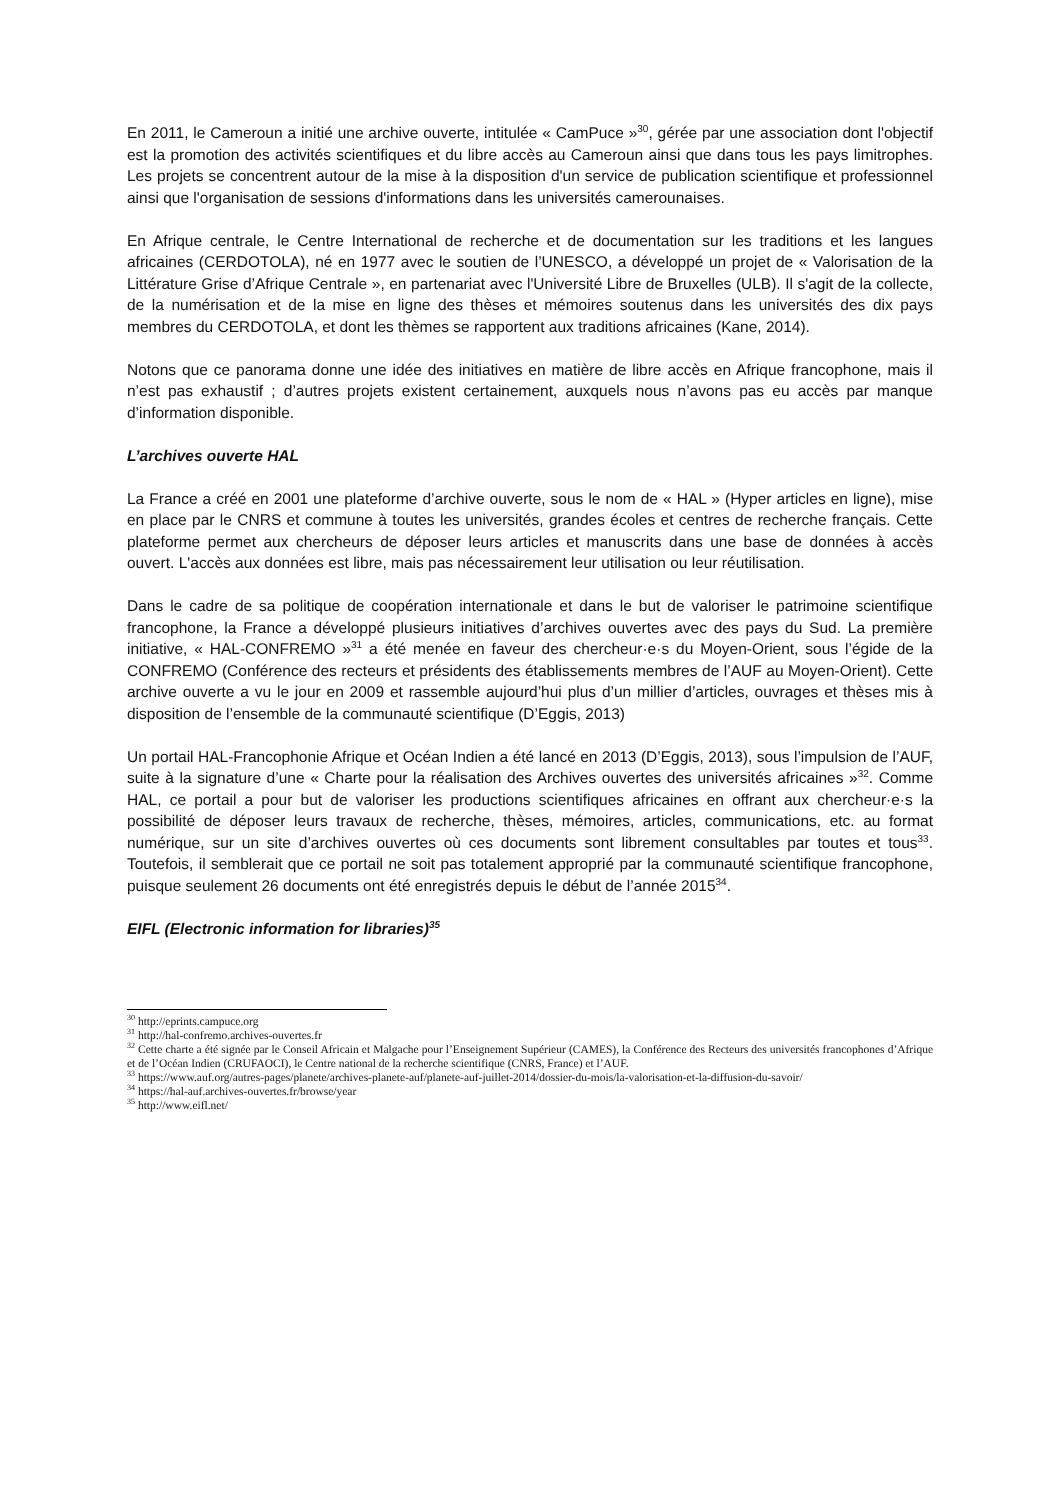En 2011, le Cameroun a initié une archive ouverte, intitulée « CamPuce »<sup>30</sup>, gérée par une association dont l'objectif est la promotion des activités scientifiques et du libre accès au Cameroun ainsi que dans tous les pays limitrophes. Les projets se concentrent autour de la mise à la disposition d'un service de publication scientifique et professionnel ainsi que l'organisation de sessions d'informations dans les universités camerounaises.
En Afrique centrale, le Centre International de recherche et de documentation sur les traditions et les langues africaines (CERDOTOLA), né en 1977 avec le soutien de l’UNESCO, a développé un projet de « Valorisation de la Littérature Grise d’Afrique Centrale », en partenariat avec l'Université Libre de Bruxelles (ULB). Il s'agit de la collecte, de la numérisation et de la mise en ligne des thèses et mémoires soutenus dans les universités des dix pays membres du CERDOTOLA, et dont les thèmes se rapportent aux traditions africaines (Kane, 2014).
Notons que ce panorama donne une idée des initiatives en matière de libre accès en Afrique francophone, mais il n’est pas exhaustif ; d’autres projets existent certainement, auxquels nous n’avons pas eu accès par manque d’information disponible.
L’archives ouverte HAL
La France a créé en 2001 une plateforme d’archive ouverte, sous le nom de « HAL » (Hyper articles en ligne), mise en place par le CNRS et commune à toutes les universités, grandes écoles et centres de recherche français. Cette plateforme permet aux chercheurs de déposer leurs articles et manuscrits dans une base de données à accès ouvert. L'accès aux données est libre, mais pas nécessairement leur utilisation ou leur réutilisation.
Dans le cadre de sa politique de coopération internationale et dans le but de valoriser le patrimoine scientifique francophone, la France a développé plusieurs initiatives d’archives ouvertes avec des pays du Sud. La première initiative, « HAL-CONFREMO »<sup>31</sup> a été menée en faveur des chercheur·e·s du Moyen-Orient, sous l’égide de la CONFREMO (Conférence des recteurs et présidents des établissements membres de l’AUF au Moyen-Orient). Cette archive ouverte a vu le jour en 2009 et rassemble aujourd’hui plus d’un millier d’articles, ouvrages et thèses mis à disposition de l’ensemble de la communauté scientifique (D’Eggis, 2013)
Un portail HAL-Francophonie Afrique et Océan Indien a été lancé en 2013 (D’Eggis, 2013), sous l’impulsion de l’AUF, suite à la signature d’une « Charte pour la réalisation des Archives ouvertes des universités africaines »<sup>32</sup>. Comme HAL, ce portail a pour but de valoriser les productions scientifiques africaines en offrant aux chercheur·e·s la possibilité de déposer leurs travaux de recherche, thèses, mémoires, articles, communications, etc. au format numérique, sur un site d’archives ouvertes où ces documents sont librement consultables par toutes et tous<sup>33</sup>. Toutefois, il semblerait que ce portail ne soit pas totalement approprié par la communauté scientifique francophone, puisque seulement 26 documents ont été enregistrés depuis le début de l’année 2015<sup>34</sup>.
EIFL (Electronic information for libraries)<sup>35</sup>
<sup>30</sup> http://eprints.campuce.org
<sup>31</sup> http://hal-confremo.archives-ouvertes.fr
<sup>32</sup> Cette charte a été signée par le Conseil Africain et Malgache pour l’Enseignement Supérieur (CAMES), la Conférence des Recteurs des universités francophones d’Afrique et de l’Océan Indien (CRUFAOCI), le Centre national de la recherche scientifique (CNRS, France) et l’AUF.
<sup>33</sup> https://www.auf.org/autres-pages/planete/archives-planete-auf/planete-auf-juillet-2014/dossier-du-mois/la-valorisation-et-la-diffusion-du-savoir/
<sup>34</sup> https://hal-auf.archives-ouvertes.fr/browse/year
<sup>35</sup> http://www.eifl.net/